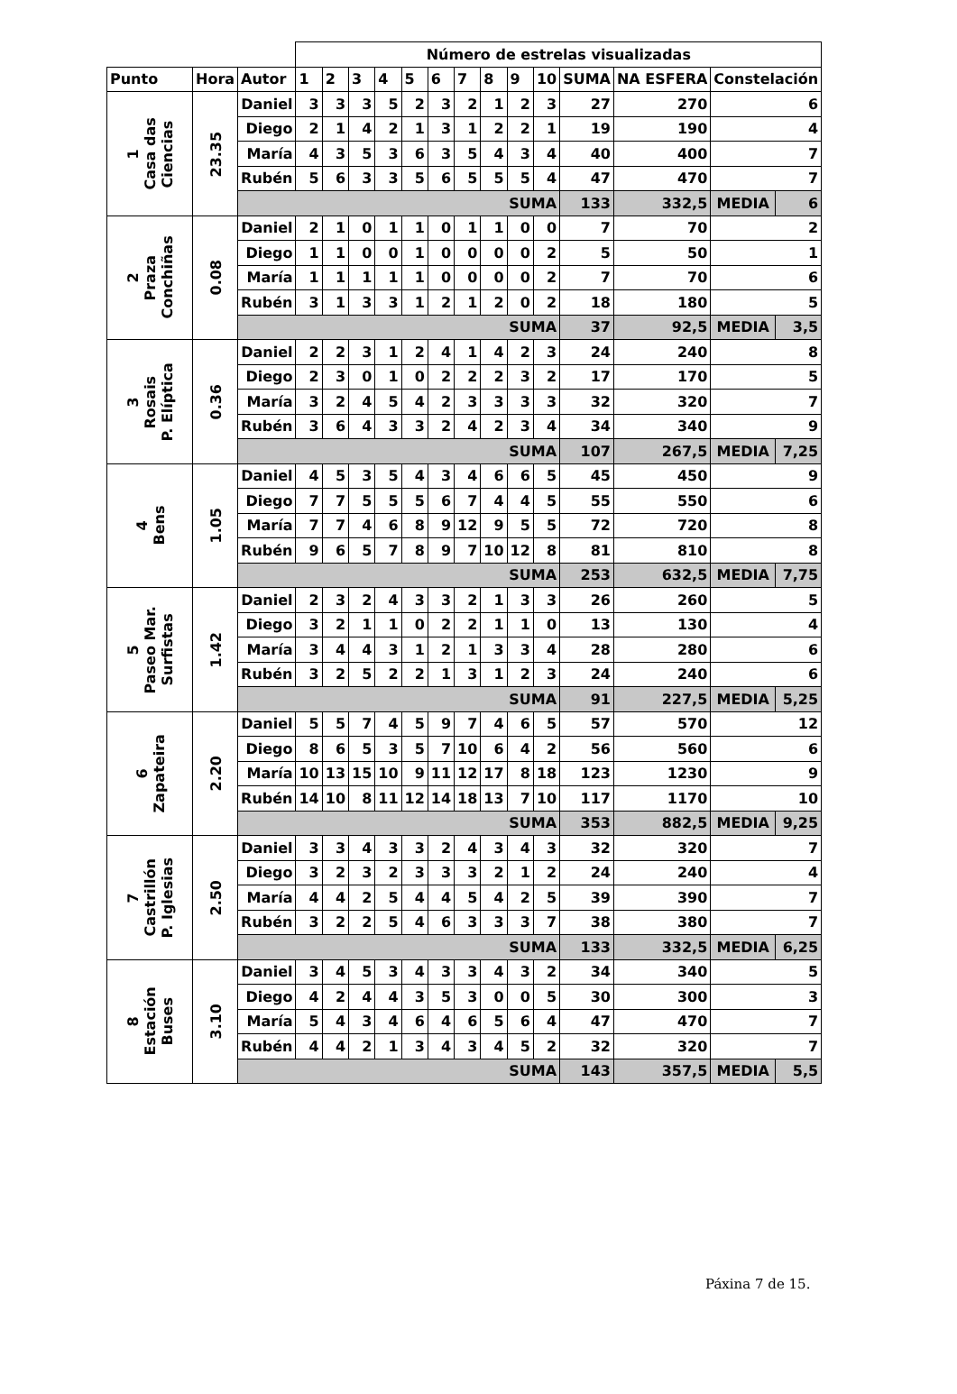| | | | Número de estrelas visualizadas | | | | | | | | | | | | | |
| Punto | Hora | Autor | 1 | 2 | 3 | 4 | 5 | 6 | 7 | 8 | 9 | 10 | SUMA | NA ESFERA | Constelación | |
| 1 Casa das Ciencias | 23.35 | Daniel | 3 | 3 | 3 | 5 | 2 | 3 | 2 | 1 | 2 | 3 | 27 | 270 | 6 | |
| | | Diego | 2 | 1 | 4 | 2 | 1 | 3 | 1 | 2 | 2 | 1 | 19 | 190 | 4 | |
| | | María | 4 | 3 | 5 | 3 | 6 | 3 | 5 | 4 | 3 | 4 | 40 | 400 | 7 | |
| | | Rubén | 5 | 6 | 3 | 3 | 5 | 6 | 5 | 5 | 5 | 4 | 47 | 470 | 7 | |
| | | SUMA | | | | | | | | | | | 133 | 332,5 | MEDIA | 6 |
| 2 Praza Conchiñas | 0.08 | Daniel | 2 | 1 | 0 | 1 | 1 | 0 | 1 | 1 | 0 | 0 | 7 | 70 | 2 | |
| | | Diego | 1 | 1 | 0 | 0 | 1 | 0 | 0 | 0 | 0 | 2 | 5 | 50 | 1 | |
| | | María | 1 | 1 | 1 | 1 | 1 | 0 | 0 | 0 | 0 | 2 | 7 | 70 | 6 | |
| | | Rubén | 3 | 1 | 3 | 3 | 1 | 2 | 1 | 2 | 0 | 2 | 18 | 180 | 5 | |
| | | SUMA | | | | | | | | | | | 37 | 92,5 | MEDIA | 3,5 |
| 3 Rosais P. Elíptica | 0.36 | Daniel | 2 | 2 | 3 | 1 | 2 | 4 | 1 | 4 | 2 | 3 | 24 | 240 | 8 | |
| | | Diego | 2 | 3 | 0 | 1 | 0 | 2 | 2 | 2 | 3 | 2 | 17 | 170 | 5 | |
| | | María | 3 | 2 | 4 | 5 | 4 | 2 | 3 | 3 | 3 | 3 | 32 | 320 | 7 | |
| | | Rubén | 3 | 6 | 4 | 3 | 3 | 2 | 4 | 2 | 3 | 4 | 34 | 340 | 9 | |
| | | SUMA | | | | | | | | | | | 107 | 267,5 | MEDIA | 7,25 |
| 4 Bens | 1.05 | Daniel | 4 | 5 | 3 | 5 | 4 | 3 | 4 | 6 | 6 | 5 | 45 | 450 | 9 | |
| | | Diego | 7 | 7 | 5 | 5 | 5 | 6 | 7 | 4 | 4 | 5 | 55 | 550 | 6 | |
| | | María | 7 | 7 | 4 | 6 | 8 | 9 | 12 | 9 | 5 | 5 | 72 | 720 | 8 | |
| | | Rubén | 9 | 6 | 5 | 7 | 8 | 9 | 7 | 10 | 12 | 8 | 81 | 810 | 8 | |
| | | SUMA | | | | | | | | | | | 253 | 632,5 | MEDIA | 7,75 |
| 5 Paseo Mar. Surfistas | 1.42 | Daniel | 2 | 3 | 2 | 4 | 3 | 3 | 2 | 1 | 3 | 3 | 26 | 260 | 5 | |
| | | Diego | 3 | 2 | 1 | 1 | 0 | 2 | 2 | 1 | 1 | 0 | 13 | 130 | 4 | |
| | | María | 3 | 4 | 4 | 3 | 1 | 2 | 1 | 3 | 3 | 4 | 28 | 280 | 6 | |
| | | Rubén | 3 | 2 | 5 | 2 | 2 | 1 | 3 | 1 | 2 | 3 | 24 | 240 | 6 | |
| | | SUMA | | | | | | | | | | | 91 | 227,5 | MEDIA | 5,25 |
| 6 Zapateira | 2.20 | Daniel | 5 | 5 | 7 | 4 | 5 | 9 | 7 | 4 | 6 | 5 | 57 | 570 | 12 | |
| | | Diego | 8 | 6 | 5 | 3 | 5 | 7 | 10 | 6 | 4 | 2 | 56 | 560 | 6 | |
| | | María | 10 | 13 | 15 | 10 | 9 | 11 | 12 | 17 | 8 | 18 | 123 | 1230 | 9 | |
| | | Rubén | 14 | 10 | 8 | 11 | 12 | 14 | 18 | 13 | 7 | 10 | 117 | 1170 | 10 | |
| | | SUMA | | | | | | | | | | | 353 | 882,5 | MEDIA | 9,25 |
| 7 Castrillón P. Iglesias | 2.50 | Daniel | 3 | 3 | 4 | 3 | 3 | 2 | 4 | 3 | 4 | 3 | 32 | 320 | 7 | |
| | | Diego | 3 | 2 | 3 | 2 | 3 | 3 | 3 | 2 | 1 | 2 | 24 | 240 | 4 | |
| | | María | 4 | 4 | 2 | 5 | 4 | 4 | 5 | 4 | 2 | 5 | 39 | 390 | 7 | |
| | | Rubén | 3 | 2 | 2 | 5 | 4 | 6 | 3 | 3 | 3 | 7 | 38 | 380 | 7 | |
| | | SUMA | | | | | | | | | | | 133 | 332,5 | MEDIA | 6,25 |
| 8 Estación Buses | 3.10 | Daniel | 3 | 4 | 5 | 3 | 4 | 3 | 3 | 4 | 3 | 2 | 34 | 340 | 5 | |
| | | Diego | 4 | 2 | 4 | 4 | 3 | 5 | 3 | 0 | 0 | 5 | 30 | 300 | 3 | |
| | | María | 5 | 4 | 3 | 4 | 6 | 4 | 6 | 5 | 6 | 4 | 47 | 470 | 7 | |
| | | Rubén | 4 | 4 | 2 | 1 | 3 | 4 | 3 | 4 | 5 | 2 | 32 | 320 | 7 | |
| | | SUMA | | | | | | | | | | | 143 | 357,5 | MEDIA | 5,5 |
Páxina 7 de 15.